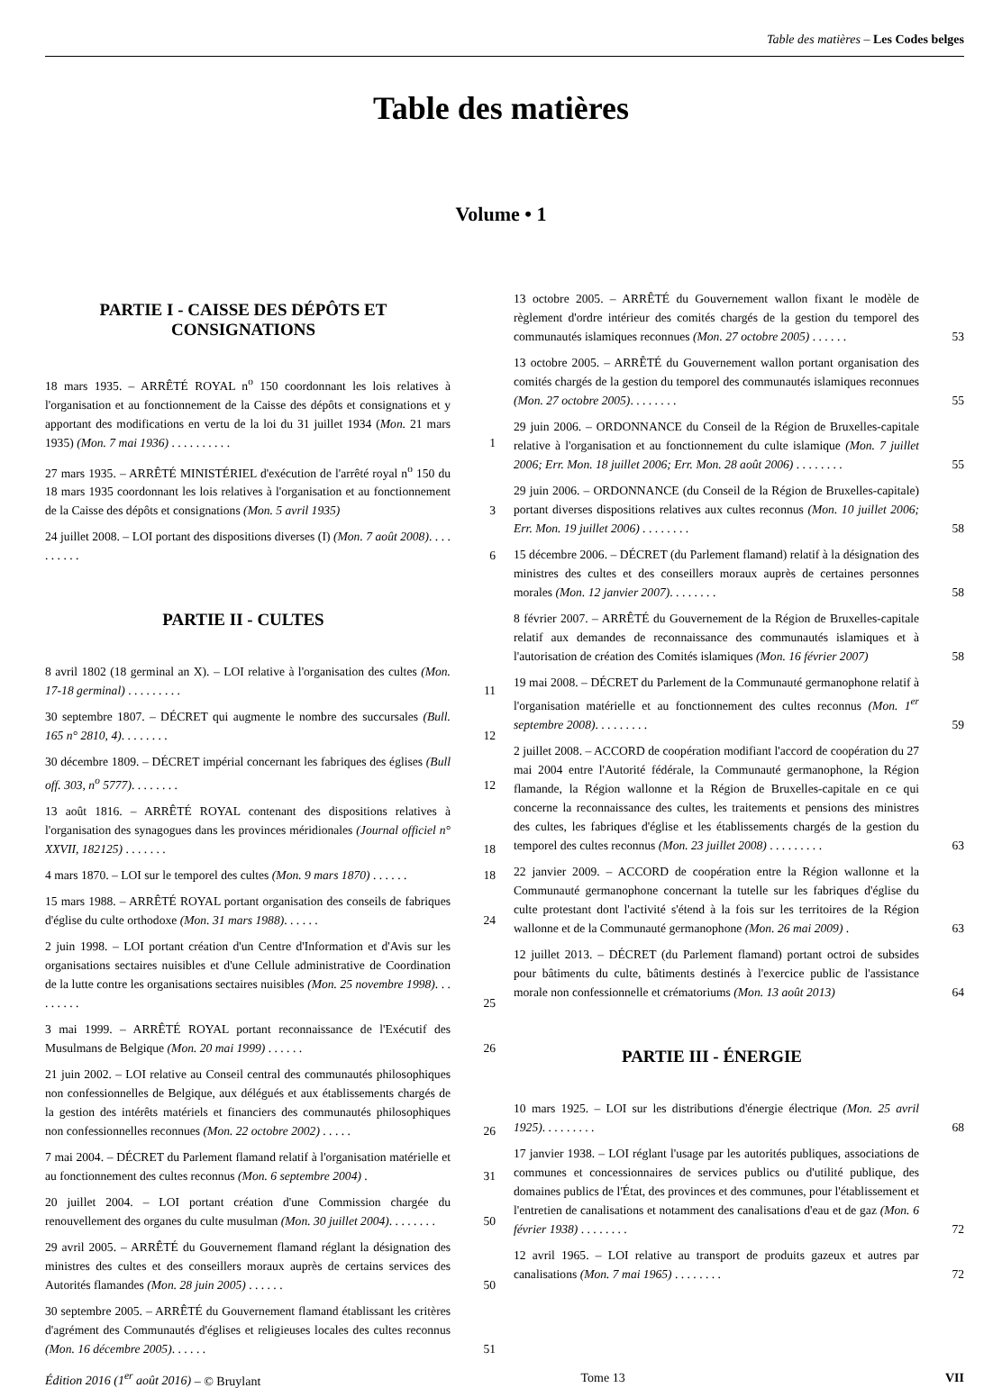Table des matières – Les Codes belges
Table des matières
Volume • 1
PARTIE I - CAISSE DES DÉPÔTS ET CONSIGNATIONS
18 mars 1935. – ARRÊTÉ ROYAL n<sup>o</sup> 150 coordonnant les lois relatives à l'organisation et au fonctionnement de la Caisse des dépôts et consignations et y apportant des modifications en vertu de la loi du 31 juillet 1934 (Mon. 21 mars 1935) (Mon. 7 mai 1936) . . . . . . . . . .
1
27 mars 1935. – ARRÊTÉ MINISTÉRIEL d'exécution de l'arrêté royal n<sup>o</sup> 150 du 18 mars 1935 coordonnant les lois relatives à l'organisation et au fonctionnement de la Caisse des dépôts et consignations (Mon. 5 avril 1935)
3
24 juillet 2008. – LOI portant des dispositions diverses (I) (Mon. 7 août 2008). . . . . . . . . .
6
PARTIE II - CULTES
8 avril 1802 (18 germinal an X). – LOI relative à l'organisation des cultes (Mon. 17-18 germinal) . . . . . . . . .
11
30 septembre 1807. – DÉCRET qui augmente le nombre des succursales (Bull. 165 n° 2810, 4). . . . . . . .
12
30 décembre 1809. – DÉCRET impérial concernant les fabriques des églises (Bull off. 303, n<sup>o</sup> 5777). . . . . . . .
12
13 août 1816. – ARRÊTÉ ROYAL contenant des dispositions relatives à l'organisation des synagogues dans les provinces méridionales (Journal officiel n° XXVII, 182125) . . . . . . .
18
4 mars 1870. – LOI sur le temporel des cultes (Mon. 9 mars 1870) . . . . . .
18
15 mars 1988. – ARRÊTÉ ROYAL portant organisation des conseils de fabriques d'église du culte orthodoxe (Mon. 31 mars 1988). . . . . .
24
2 juin 1998. – LOI portant création d'un Centre d'Information et d'Avis sur les organisations sectaires nuisibles et d'une Cellule administrative de Coordination de la lutte contre les organisations sectaires nuisibles (Mon. 25 novembre 1998). . . . . . . . .
25
3 mai 1999. – ARRÊTÉ ROYAL portant reconnaissance de l'Exécutif des Musulmans de Belgique (Mon. 20 mai 1999) . . . . . .
26
21 juin 2002. – LOI relative au Conseil central des communautés philosophiques non confessionnelles de Belgique, aux délégués et aux établissements chargés de la gestion des intérêts matériels et financiers des communautés philosophiques non confessionnelles reconnues (Mon. 22 octobre 2002) . . . . .
26
7 mai 2004. – DÉCRET du Parlement flamand relatif à l'organisation matérielle et au fonctionnement des cultes reconnus (Mon. 6 septembre 2004) .
31
20 juillet 2004. – LOI portant création d'une Commission chargée du renouvellement des organes du culte musulman (Mon. 30 juillet 2004). . . . . . . .
50
29 avril 2005. – ARRÊTÉ du Gouvernement flamand réglant la désignation des ministres des cultes et des conseillers moraux auprès de certains services des Autorités flamandes (Mon. 28 juin 2005) . . . . . .
50
30 septembre 2005. – ARRÊTÉ du Gouvernement flamand établissant les critères d'agrément des Communautés d'églises et religieuses locales des cultes reconnus (Mon. 16 décembre 2005). . . . . .
51
13 octobre 2005. – ARRÊTÉ du Gouvernement wallon fixant le modèle de règlement d'ordre intérieur des comités chargés de la gestion du temporel des communautés islamiques reconnues (Mon. 27 octobre 2005) . . . . . .
53
13 octobre 2005. – ARRÊTÉ du Gouvernement wallon portant organisation des comités chargés de la gestion du temporel des communautés islamiques reconnues (Mon. 27 octobre 2005). . . . . . . .
55
29 juin 2006. – ORDONNANCE du Conseil de la Région de Bruxelles-capitale relative à l'organisation et au fonctionnement du culte islamique (Mon. 7 juillet 2006; Err. Mon. 18 juillet 2006; Err. Mon. 28 août 2006) . . . . . . . .
55
29 juin 2006. – ORDONNANCE (du Conseil de la Région de Bruxelles-capitale) portant diverses dispositions relatives aux cultes reconnus (Mon. 10 juillet 2006; Err. Mon. 19 juillet 2006) . . . . . . . .
58
15 décembre 2006. – DÉCRET (du Parlement flamand) relatif à la désignation des ministres des cultes et des conseillers moraux auprès de certaines personnes morales (Mon. 12 janvier 2007). . . . . . . .
58
8 février 2007. – ARRÊTÉ du Gouvernement de la Région de Bruxelles-capitale relatif aux demandes de reconnaissance des communautés islamiques et à l'autorisation de création des Comités islamiques (Mon. 16 février 2007)
58
19 mai 2008. – DÉCRET du Parlement de la Communauté germanophone relatif à l'organisation matérielle et au fonctionnement des cultes reconnus (Mon. 1<sup>er</sup> septembre 2008). . . . . . . . .
59
2 juillet 2008. – ACCORD de coopération modifiant l'accord de coopération du 27 mai 2004 entre l'Autorité fédérale, la Communauté germanophone, la Région flamande, la Région wallonne et la Région de Bruxelles-capitale en ce qui concerne la reconnaissance des cultes, les traitements et pensions des ministres des cultes, les fabriques d'église et les établissements chargés de la gestion du temporel des cultes reconnus (Mon. 23 juillet 2008) . . . . . . . . .
63
22 janvier 2009. – ACCORD de coopération entre la Région wallonne et la Communauté germanophone concernant la tutelle sur les fabriques d'église du culte protestant dont l'activité s'étend à la fois sur les territoires de la Région wallonne et de la Communauté germanophone (Mon. 26 mai 2009) .
63
12 juillet 2013. – DÉCRET (du Parlement flamand) portant octroi de subsides pour bâtiments du culte, bâtiments destinés à l'exercice public de l'assistance morale non confessionnelle et crématoriums (Mon. 13 août 2013)
64
PARTIE III - ÉNERGIE
10 mars 1925. – LOI sur les distributions d'énergie électrique (Mon. 25 avril 1925). . . . . . . . .
68
17 janvier 1938. – LOI réglant l'usage par les autorités publiques, associations de communes et concessionnaires de services publics ou d'utilité publique, des domaines publics de l'État, des provinces et des communes, pour l'établissement et l'entretien de canalisations et notamment des canalisations d'eau et de gaz (Mon. 6 février 1938) . . . . . . . .
72
12 avril 1965. – LOI relative au transport de produits gazeux et autres par canalisations (Mon. 7 mai 1965) . . . . . . . .
72
Édition 2016 (1<sup>er</sup> août 2016) – © Bruylant Tome 13 VII